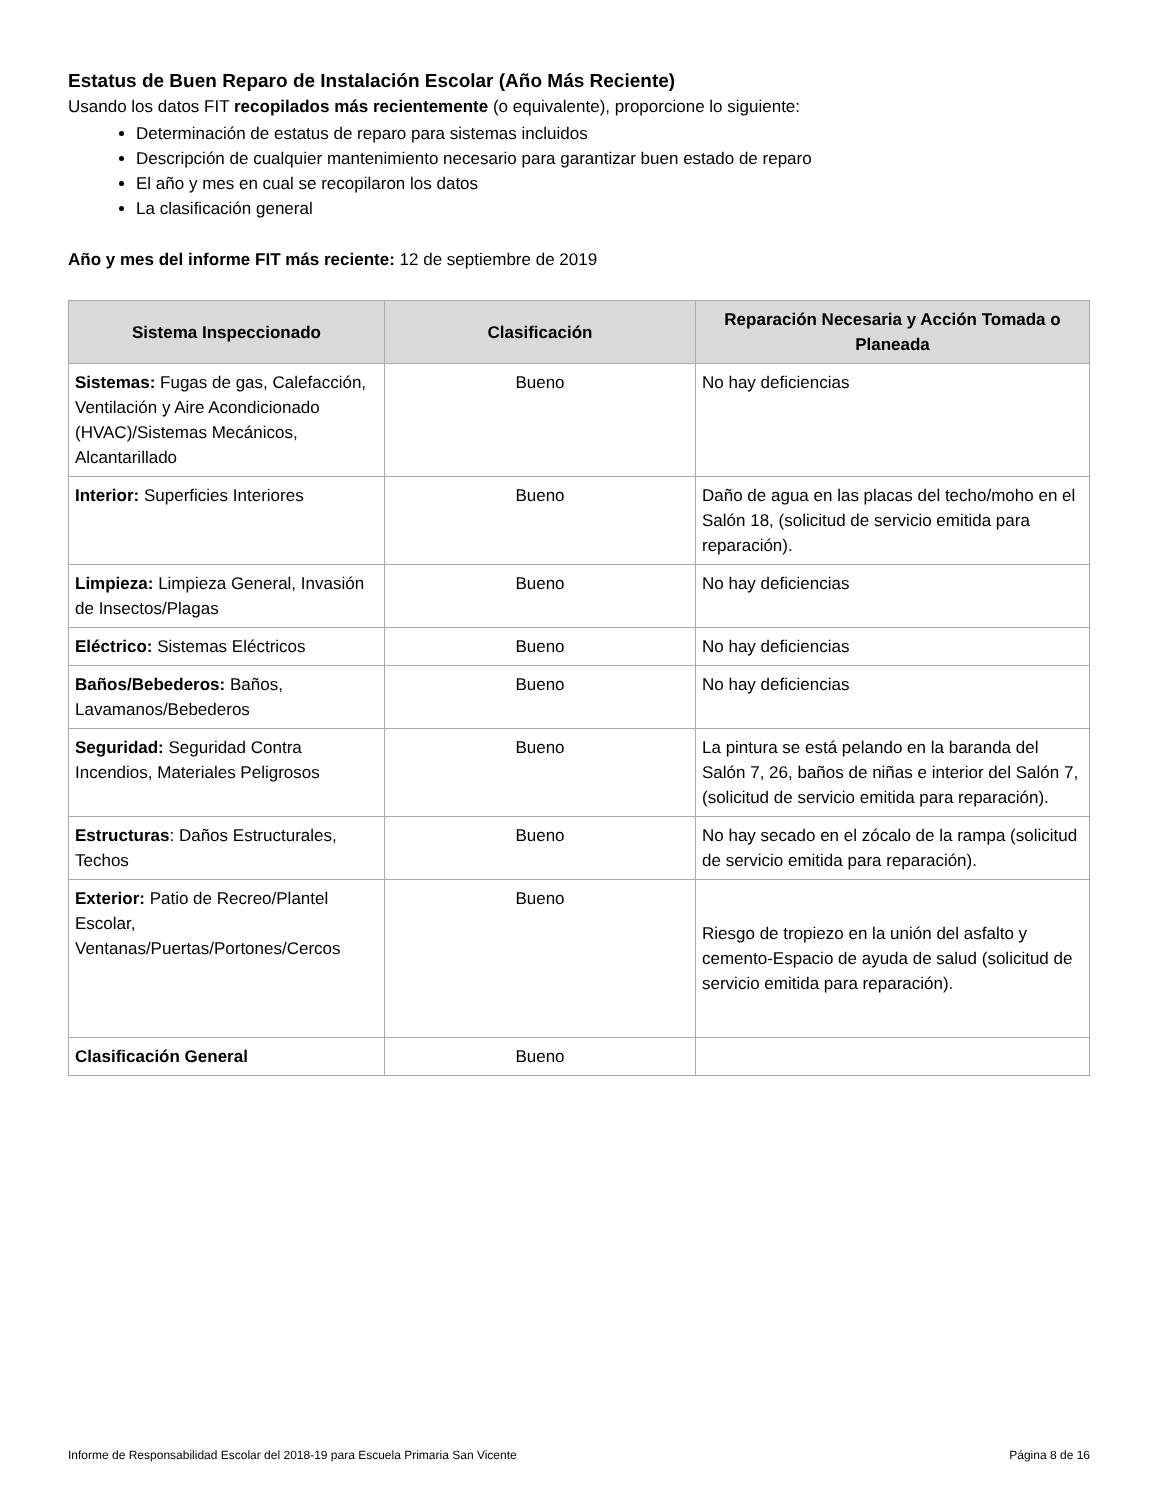Estatus de Buen Reparo de Instalación Escolar (Año Más Reciente)
Usando los datos FIT recopilados más recientemente (o equivalente), proporcione lo siguiente:
Determinación de estatus de reparo para sistemas incluidos
Descripción de cualquier mantenimiento necesario para garantizar buen estado de reparo
El año y mes en cual se recopilaron los datos
La clasificación general
Año y mes del informe FIT más reciente: 12 de septiembre de 2019
| Sistema Inspeccionado | Clasificación | Reparación Necesaria y Acción Tomada o Planeada |
| --- | --- | --- |
| Sistemas: Fugas de gas, Calefacción, Ventilación y Aire Acondicionado (HVAC)/Sistemas Mecánicos, Alcantarillado | Bueno | No hay deficiencias |
| Interior: Superficies Interiores | Bueno | Daño de agua en las placas del techo/moho en el Salón 18, (solicitud de servicio emitida para reparación). |
| Limpieza: Limpieza General, Invasión de Insectos/Plagas | Bueno | No hay deficiencias |
| Eléctrico: Sistemas Eléctricos | Bueno | No hay deficiencias |
| Baños/Bebederos: Baños, Lavamanos/Bebederos | Bueno | No hay deficiencias |
| Seguridad: Seguridad Contra Incendios, Materiales Peligrosos | Bueno | La pintura se está pelando en la baranda del Salón 7, 26, baños de niñas e interior del Salón 7, (solicitud de servicio emitida para reparación). |
| Estructuras : Daños Estructurales, Techos | Bueno | No hay secado en el zócalo de la rampa (solicitud de servicio emitida para reparación). |
| Exterior: Patio de Recreo/Plantel Escolar, Ventanas/Puertas/Portones/Cercos | Bueno | Riesgo de tropiezo en la unión del asfalto y cemento-Espacio de ayuda de salud (solicitud de servicio emitida para reparación). |
| Clasificación General | Bueno | |
Informe de Responsabilidad Escolar del 2018-19 para Escuela Primaria San Vicente Página 8 de 16